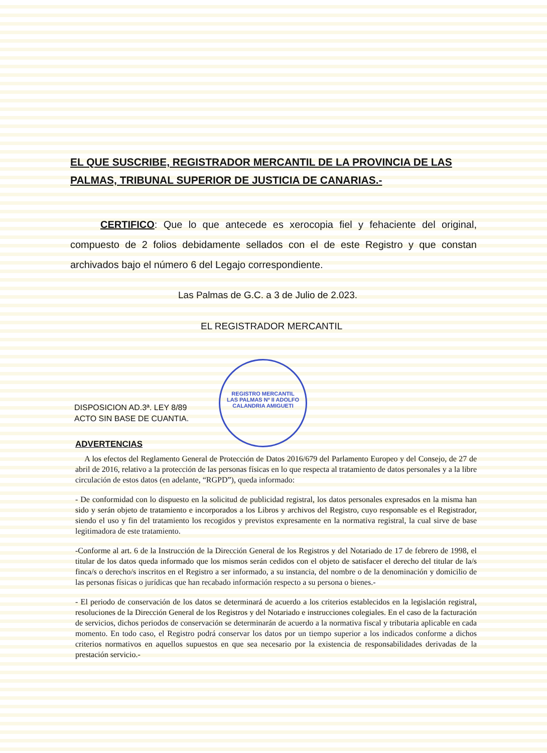REGISTRO MERCANTIL LAS PALMAS Nº II ADOLFO CALANDRIA AMIGUETI
EL QUE SUSCRIBE, REGISTRADOR MERCANTIL DE LA PROVINCIA DE LAS PALMAS, TRIBUNAL SUPERIOR DE JUSTICIA DE CANARIAS.-
CERTIFICO: Que lo que antecede es xerocopia fiel y fehaciente del original, compuesto de 2 folios debidamente sellados con el de este Registro y que constan archivados bajo el número 6 del Legajo correspondiente.
Las Palmas de G.C. a 3 de Julio de 2.023.
EL REGISTRADOR MERCANTIL
DISPOSICION AD.3ª. LEY 8/89
ACTO SIN BASE DE CUANTIA.
ADVERTENCIAS
A los efectos del Reglamento General de Protección de Datos 2016/679 del Parlamento Europeo y del Consejo, de 27 de abril de 2016, relativo a la protección de las personas físicas en lo que respecta al tratamiento de datos personales y a la libre circulación de estos datos (en adelante, “RGPD”), queda informado:
- De conformidad con lo dispuesto en la solicitud de publicidad registral, los datos personales expresados en la misma han sido y serán objeto de tratamiento e incorporados a los Libros y archivos del Registro, cuyo responsable es el Registrador, siendo el uso y fin del tratamiento los recogidos y previstos expresamente en la normativa registral, la cual sirve de base legitimadora de este tratamiento.
-Conforme al art. 6 de la Instrucción de la Dirección General de los Registros y del Notariado de 17 de febrero de 1998, el titular de los datos queda informado que los mismos serán cedidos con el objeto de satisfacer el derecho del titular de la/s finca/s o derecho/s inscritos en el Registro a ser informado, a su instancia, del nombre o de la denominación y domicilio de las personas físicas o jurídicas que han recabado información respecto a su persona o bienes.-
- El periodo de conservación de los datos se determinará de acuerdo a los criterios establecidos en la legislación registral, resoluciones de la Dirección General de los Registros y del Notariado e instrucciones colegiales. En el caso de la facturación de servicios, dichos periodos de conservación se determinarán de acuerdo a la normativa fiscal y tributaria aplicable en cada momento. En todo caso, el Registro podrá conservar los datos por un tiempo superior a los indicados conforme a dichos criterios normativos en aquellos supuestos en que sea necesario por la existencia de responsabilidades derivadas de la prestación servicio.-